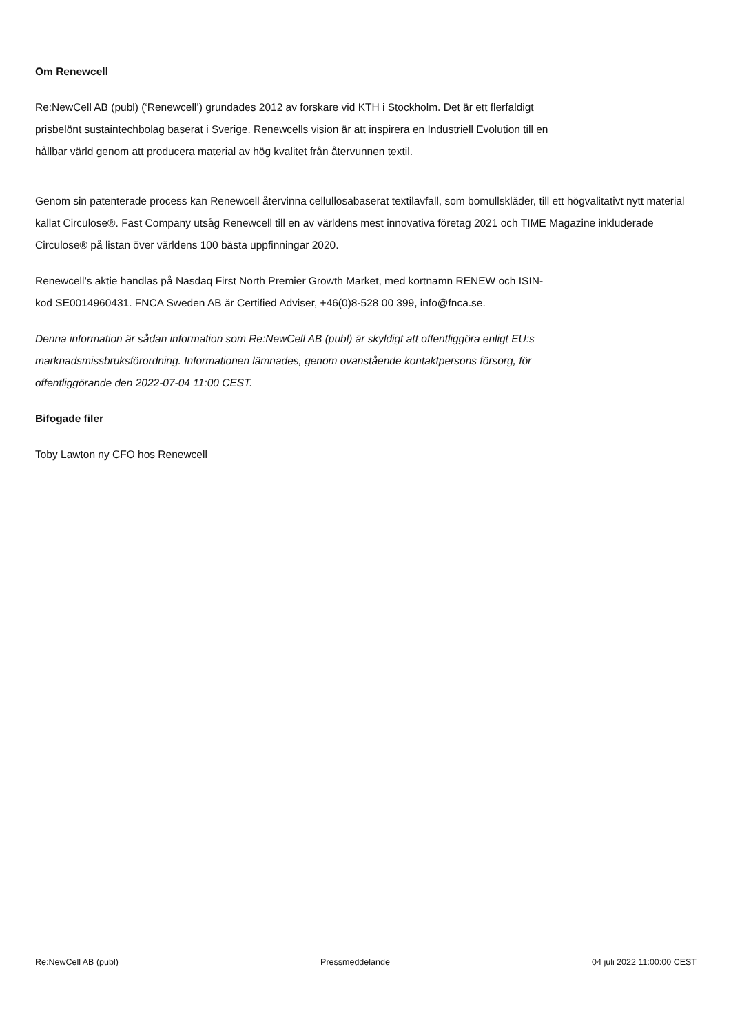Om Renewcell
Re:NewCell AB (publ) (‘Renewcell’) grundades 2012 av forskare vid KTH i Stockholm. Det är ett flerfaldigt
prisbelönt sustaintechbolag baserat i Sverige. Renewcells vision är att inspirera en Industriell Evolution till en
hållbar värld genom att producera material av hög kvalitet från återvunnen textil.
Genom sin patenterade process kan Renewcell återvinna cellullosabaserat textilavfall, som bomullskläder, till ett högvalitativt nytt material kallat Circulose®. Fast Company utsåg Renewcell till en av världens mest innovativa företag 2021 och TIME Magazine inkluderade Circulose® på listan över världens 100 bästa uppfinningar 2020.
Renewcell’s aktie handlas på Nasdaq First North Premier Growth Market, med kortnamn RENEW och ISIN-
kod SE0014960431. FNCA Sweden AB är Certified Adviser, +46(0)8-528 00 399, info@fnca.se.
Denna information är sådan information som Re:NewCell AB (publ) är skyldigt att offentliggöra enligt EU:s
marknadsmissbruksförordning. Informationen lämnades, genom ovanstående kontaktpersons försorg, för
offentliggörande den 2022-07-04 11:00 CEST.
Bifogade filer
Toby Lawton ny CFO hos Renewcell
Re:NewCell AB (publ) Pressmeddelande 04 juli 2022 11:00:00 CEST